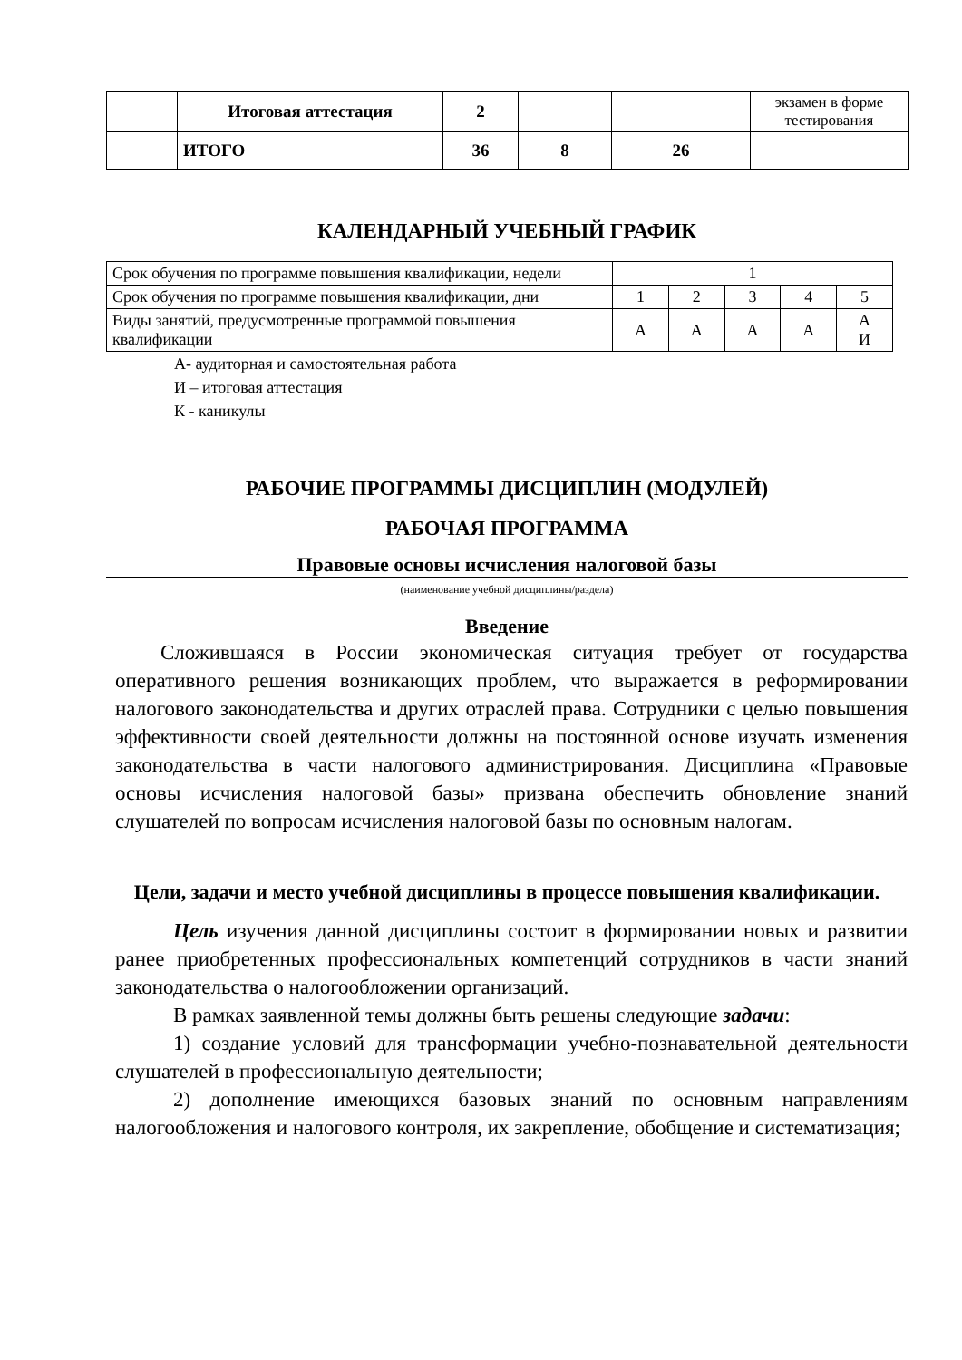| | Итоговая аттестация | 2 | | | экзамен в форме тестирования |
| | ИТОГО | 36 | 8 | 26 | |
КАЛЕНДАРНЫЙ УЧЕБНЫЙ ГРАФИК
| Срок обучения по программе повышения квалификации, недели | 1 | | | | |
| Срок обучения по программе повышения квалификации, дни | 1 | 2 | 3 | 4 | 5 |
| Виды занятий, предусмотренные программой повышения квалификации | А | А | А | А | А И |
А- аудиторная и самостоятельная работа
И – итоговая аттестация
К - каникулы
РАБОЧИЕ ПРОГРАММЫ ДИСЦИПЛИН (МОДУЛЕЙ)
РАБОЧАЯ ПРОГРАММА
Правовые основы исчисления налоговой базы
(наименование учебной дисциплины/раздела)
Введение
Сложившаяся в России экономическая ситуация требует от государства оперативного решения возникающих проблем, что выражается в реформировании налогового законодательства и других отраслей права. Сотрудники с целью повышения эффективности своей деятельности должны на постоянной основе изучать изменения законодательства в части налогового администрирования. Дисциплина «Правовые основы исчисления налоговой базы» призвана обеспечить обновление знаний слушателей по вопросам исчисления налоговой базы по основным налогам.
Цели, задачи и место учебной дисциплины в процессе повышения квалификации.
Цель изучения данной дисциплины состоит в формировании новых и развитии ранее приобретенных профессиональных компетенций сотрудников в части знаний законодательства о налогообложении организаций.
В рамках заявленной темы должны быть решены следующие задачи:
1) создание условий для трансформации учебно-познавательной деятельности слушателей в профессиональную деятельности;
2) дополнение имеющихся базовых знаний по основным направлениям налогообложения и налогового контроля, их закрепление, обобщение и систематизация;